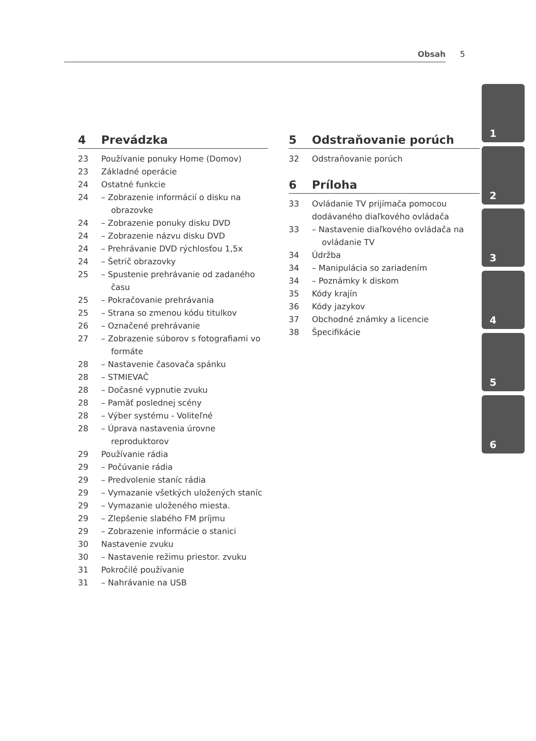Obsah 5
4 Prevádzka
23 Používanie ponuky Home (Domov)
23 Základné operácie
24 Ostatné funkcie
24 – Zobrazenie informácií o disku na obrazovke
24 – Zobrazenie ponuky disku DVD
24 – Zobrazenie názvu disku DVD
24 – Prehrávanie DVD rýchlosťou 1,5x
24 – Šetrič obrazovky
25 – Spustenie prehrávanie od zadaného času
25 – Pokračovanie prehrávania
25 – Strana so zmenou kódu titulkov
26 – Označené prehrávanie
27 – Zobrazenie súborov s fotografiami vo formáte
28 – Nastavenie časovača spánku
28 – STMIEVAČ
28 – Dočasné vypnutie zvuku
28 – Pamäť poslednej scény
28 – Výber systému - Voliteľné
28 – Úprava nastavenia úrovne reproduktorov
29 Používanie rádia
29 – Počúvanie rádia
29 – Predvolenie staníc rádia
29 – Vymazanie všetkých uložených staníc
29 – Vymazanie uloženého miesta.
29 – Zlepšenie slabého FM príjmu
29 – Zobrazenie informácie o stanici
30 Nastavenie zvuku
30 – Nastavenie režimu priestor. zvuku
31 Pokročilé používanie
31 – Nahrávanie na USB
5 Odstraňovanie porúch
32 Odstraňovanie porúch
6 Príloha
33 Ovládanie TV prijímača pomocou dodávaného diaľkového ovládača
33 – Nastavenie diaľkového ovládača na ovládanie TV
34 Údržba
34 – Manipulácia so zariadením
34 – Poznámky k diskom
35 Kódy krajín
36 Kódy jazykov
37 Obchodné známky a licencie
38 Špecifikácie
1
2
3
4
5
6